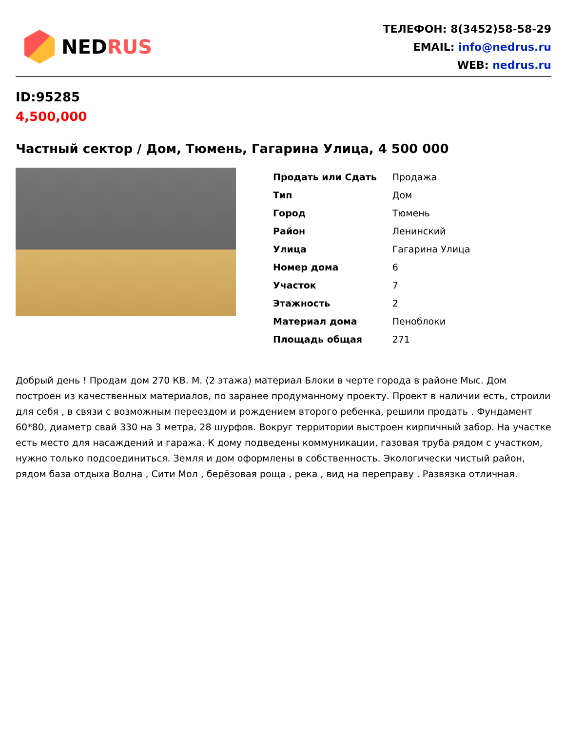NED RUS
ТЕЛЕФОН: 8(3452)58-58-29
EMAIL: info@nedrus.ru
WEB: nedrus.ru
ID:95285
4,500,000
Частный сектор / Дом, Тюмень, Гагарина Улица, 4 500 000
| Продать или Сдать | Продажа |
| Тип | Дом |
| Город | Тюмень |
| Район | Ленинский |
| Улица | Гагарина Улица |
| Номер дома | 6 |
| Участок | 7 |
| Этажность | 2 |
| Материал дома | Пеноблоки |
| Площадь общая | 271 |
Добрый день ! Продам дом 270 КВ. М. (2 этажа) материал Блоки в черте города в районе Мыс. Дом построен из качественных материалов, по заранее продуманному проекту. Проект в наличии есть, строили для себя , в связи с возможным переездом и рождением второго ребенка, решили продать . Фундамент 60*80, диаметр свай 330 на 3 метра, 28 шурфов. Вокруг территории выстроен кирпичный забор. На участке есть место для насаждений и гаража. К дому подведены коммуникации, газовая труба рядом с участком, нужно только подсоединиться. Земля и дом оформлены в собственность. Экологически чистый район, рядом база отдыха Волна , Сити Мол , берёзовая роща , река , вид на переправу . Развязка отличная.